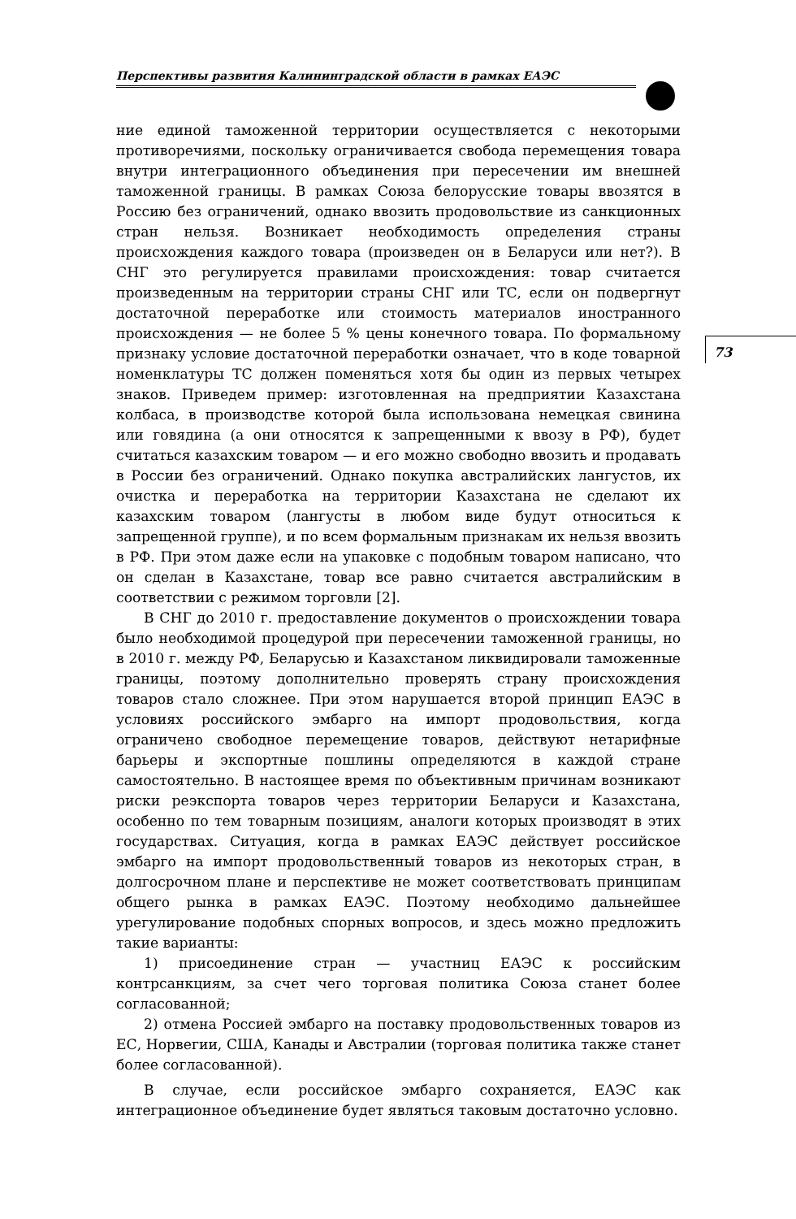Перспективы развития Калининградской области в рамках ЕАЭС
73
ние единой таможенной территории осуществляется с некоторыми противоречиями, поскольку ограничивается свобода перемещения товара внутри интеграционного объединения при пересечении им внешней таможенной границы. В рамках Союза белорусские товары ввозятся в Россию без ограничений, однако ввозить продовольствие из санкционных стран нельзя. Возникает необходимость определения страны происхождения каждого товара (произведен он в Беларуси или нет?). В СНГ это регулируется правилами происхождения: товар считается произведенным на территории страны СНГ или ТС, если он подвергнут достаточной переработке или стоимость материалов иностранного происхождения — не более 5 % цены конечного товара. По формальному признаку условие достаточной переработки означает, что в коде товарной номенклатуры ТС должен поменяться хотя бы один из первых четырех знаков. Приведем пример: изготовленная на предприятии Казахстана колбаса, в производстве которой была использована немецкая свинина или говядина (а они относятся к запрещенными к ввозу в РФ), будет считаться казахским товаром — и его можно свободно ввозить и продавать в России без ограничений. Однако покупка австралийских лангустов, их очистка и переработка на территории Казахстана не сделают их казахским товаром (лангусты в любом виде будут относиться к запрещенной группе), и по всем формальным признакам их нельзя ввозить в РФ. При этом даже если на упаковке с подобным товаром написано, что он сделан в Казахстане, товар все равно считается австралийским в соответствии с режимом торговли [2].
В СНГ до 2010 г. предоставление документов о происхождении товара было необходимой процедурой при пересечении таможенной границы, но в 2010 г. между РФ, Беларусью и Казахстаном ликвидировали таможенные границы, поэтому дополнительно проверять страну происхождения товаров стало сложнее. При этом нарушается второй принцип ЕАЭС в условиях российского эмбарго на импорт продовольствия, когда ограничено свободное перемещение товаров, действуют нетарифные барьеры и экспортные пошлины определяются в каждой стране самостоятельно. В настоящее время по объективным причинам возникают риски реэкспорта товаров через территории Беларуси и Казахстана, особенно по тем товарным позициям, аналоги которых производят в этих государствах. Ситуация, когда в рамках ЕАЭС действует российское эмбарго на импорт продовольственный товаров из некоторых стран, в долгосрочном плане и перспективе не может соответствовать принципам общего рынка в рамках ЕАЭС. Поэтому необходимо дальнейшее урегулирование подобных спорных вопросов, и здесь можно предложить такие варианты:
1) присоединение стран — участниц ЕАЭС к российским контрсанкциям, за счет чего торговая политика Союза станет более согласованной;
2) отмена Россией эмбарго на поставку продовольственных товаров из ЕС, Норвегии, США, Канады и Австралии (торговая политика также станет более согласованной).
В случае, если российское эмбарго сохраняется, ЕАЭС как интеграционное объединение будет являться таковым достаточно условно.